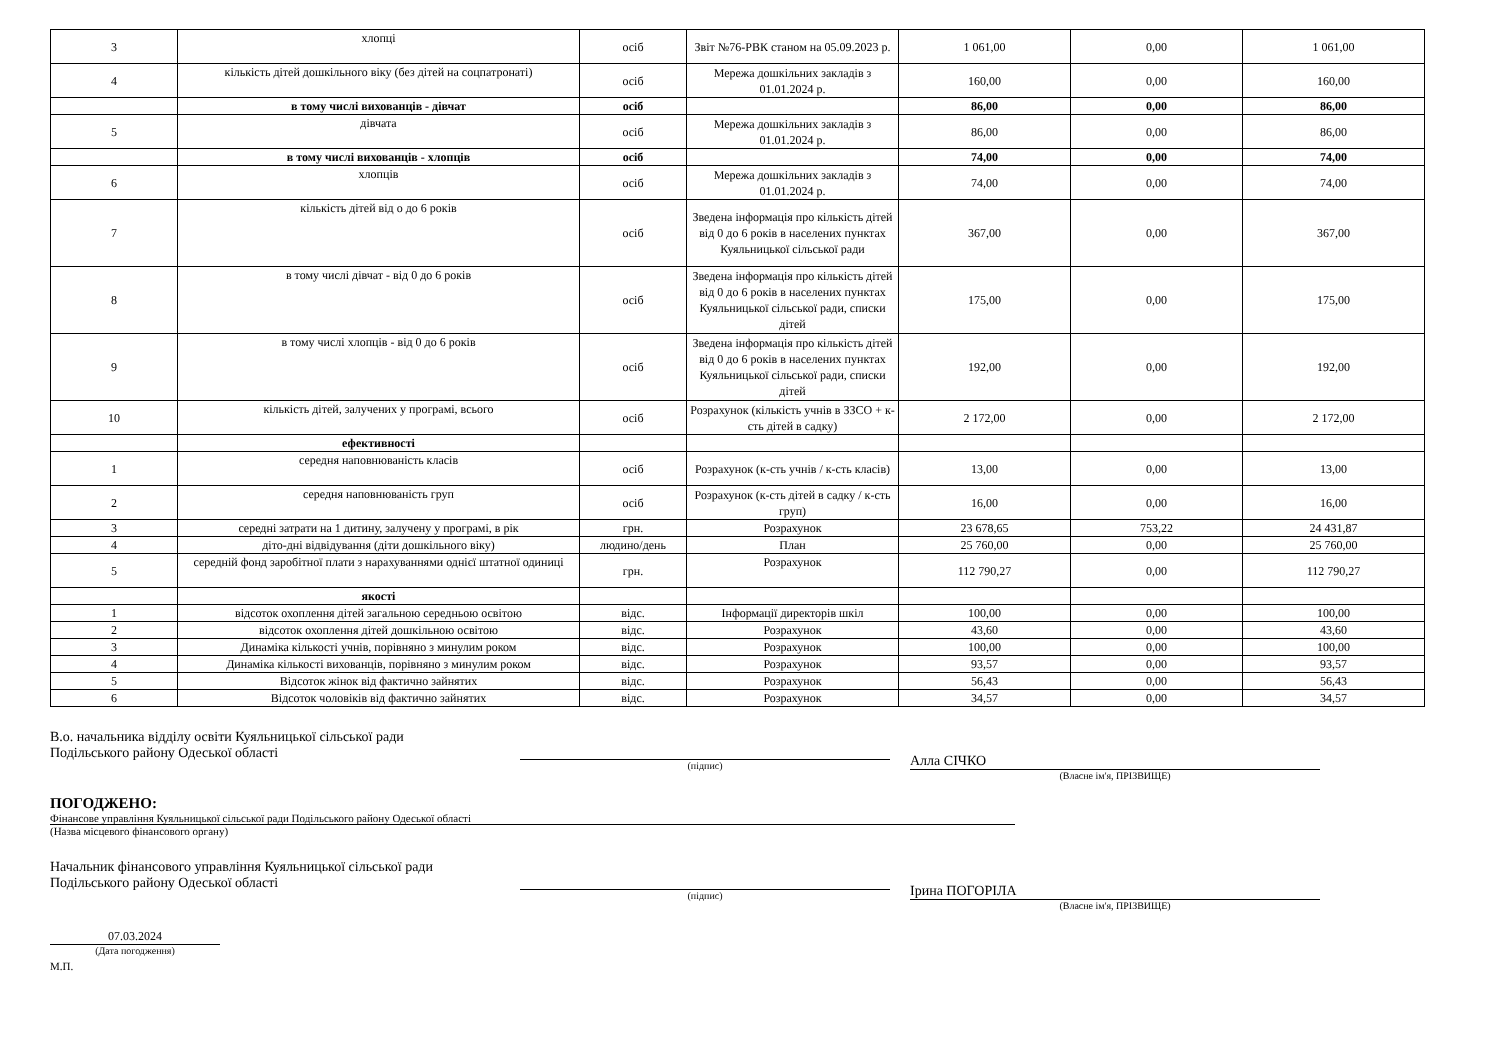| 3 | хлопці | осіб | Звіт №76-РВК станом на 05.09.2023 р. | 1 061,00 | 0,00 | 1 061,00 |
| 4 | кількість дітей дошкільного віку (без дітей на соцпатронаті) | осіб | Мережа дошкільних закладів з 01.01.2024 р. | 160,00 | 0,00 | 160,00 |
| | в тому числі вихованців - дівчат | осіб | | 86,00 | 0,00 | 86,00 |
| 5 | дівчата | осіб | Мережа дошкільних закладів з 01.01.2024 р. | 86,00 | 0,00 | 86,00 |
| | в тому числі вихованців - хлопців | осіб | | 74,00 | 0,00 | 74,00 |
| 6 | хлопців | осіб | Мережа дошкільних закладів з 01.01.2024 р. | 74,00 | 0,00 | 74,00 |
| 7 | кількість дітей від о до 6 років | осіб | Зведена інформація про кількість дітей від 0 до 6 років в населених пунктах Куяльницької сільської ради | 367,00 | 0,00 | 367,00 |
| 8 | в тому числі дівчат - від 0 до 6 років | осіб | Зведена інформація про кількість дітей від 0 до 6 років в населених пунктах Куяльницької сільської ради, списки дітей | 175,00 | 0,00 | 175,00 |
| 9 | в тому числі хлопців - від 0 до 6 років | осіб | Зведена інформація про кількість дітей від 0 до 6 років в населених пунктах Куяльницької сільської ради, списки дітей | 192,00 | 0,00 | 192,00 |
| 10 | кількість дітей, залучених у програмі, всього | осіб | Розрахунок (кількість учнів в ЗЗСО + к-сть дітей в садку) | 2 172,00 | 0,00 | 2 172,00 |
| | ефективності | | | | | |
| 1 | середня наповнюваність класів | осіб | Розрахунок (к-сть учнів / к-сть класів) | 13,00 | 0,00 | 13,00 |
| 2 | середня наповнюваність груп | осіб | Розрахунок (к-сть дітей в садку / к-сть груп) | 16,00 | 0,00 | 16,00 |
| 3 | середні затрати на 1 дитину, залучену у програмі, в рік | грн. | Розрахунок | 23 678,65 | 753,22 | 24 431,87 |
| 4 | діто-дні відвідування (діти дошкільного віку) | людино/день | План | 25 760,00 | 0,00 | 25 760,00 |
| 5 | середній фонд заробітної плати з нарахуваннями однієї штатної одиниці | грн. | Розрахунок | 112 790,27 | 0,00 | 112 790,27 |
| | якості | | | | | |
| 1 | відсоток охоплення дітей загальною середньою освітою | відс. | Інформації директорів шкіл | 100,00 | 0,00 | 100,00 |
| 2 | відсоток охоплення дітей дошкільною освітою | відс. | Розрахунок | 43,60 | 0,00 | 43,60 |
| 3 | Динаміка кількості учнів, порівняно з минулим роком | відс. | Розрахунок | 100,00 | 0,00 | 100,00 |
| 4 | Динаміка кількості вихованців, порівняно з минулим роком | відс. | Розрахунок | 93,57 | 0,00 | 93,57 |
| 5 | Відсоток жінок від фактично зайнятих | відс. | Розрахунок | 56,43 | 0,00 | 56,43 |
| 6 | Відсоток чоловіків від фактично зайнятих | відс. | Розрахунок | 34,57 | 0,00 | 34,57 |
В.о. начальника відділу освіти Куяльницької сільської ради
Подільського району Одеської області
(підпис)
Алла СІЧКО
(Власне ім'я, ПРІЗВИЩЕ)
ПОГОДЖЕНО:
Фінансове управління Куяльницької сільської ради Подільського району Одеської області
(Назва місцевого фінансового органу)
Начальник фінансового управління Куяльницької сільської ради
Подільського району Одеської області
(підпис)
Ірина ПОГОРІЛА
(Власне ім'я, ПРІЗВИЩЕ)
07.03.2024
(Дата погодження)
М.П.